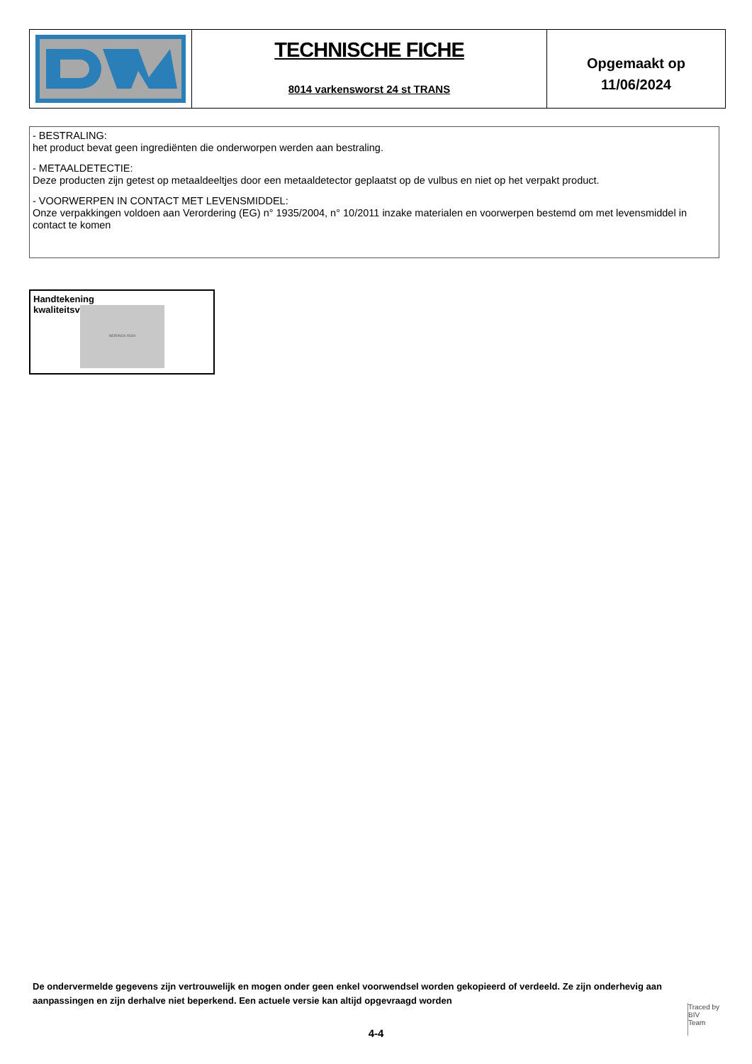TECHNISCHE FICHE
8014 varkensworst 24 st TRANS
Opgemaakt op
11/06/2024
- BESTRALING:
het product bevat geen ingrediënten die onderworpen werden aan bestraling.
- METAALDETECTIE:
Deze producten zijn getest op metaaldeeltjes door een metaaldetector geplaatst op de vulbus en niet op het verpakt product.
- VOORWERPEN IN CONTACT MET LEVENSMIDDEL:
Onze verpakkingen voldoen aan Verordering (EG) n° 1935/2004, n° 10/2011 inzake materialen en voorwerpen bestemd om met levensmiddel in contact te komen
Handtekening
kwaliteitsverantwoordelijke
NEIRINCK RUDI
De ondervermelde gegevens zijn vertrouwelijk en mogen onder geen enkel voorwendsel worden gekopieerd of verdeeld. Ze zijn onderhevig aan aanpassingen en zijn derhalve niet beperkend. Een actuele versie kan altijd opgevraagd worden
4-4
Traced by
BIV
Team